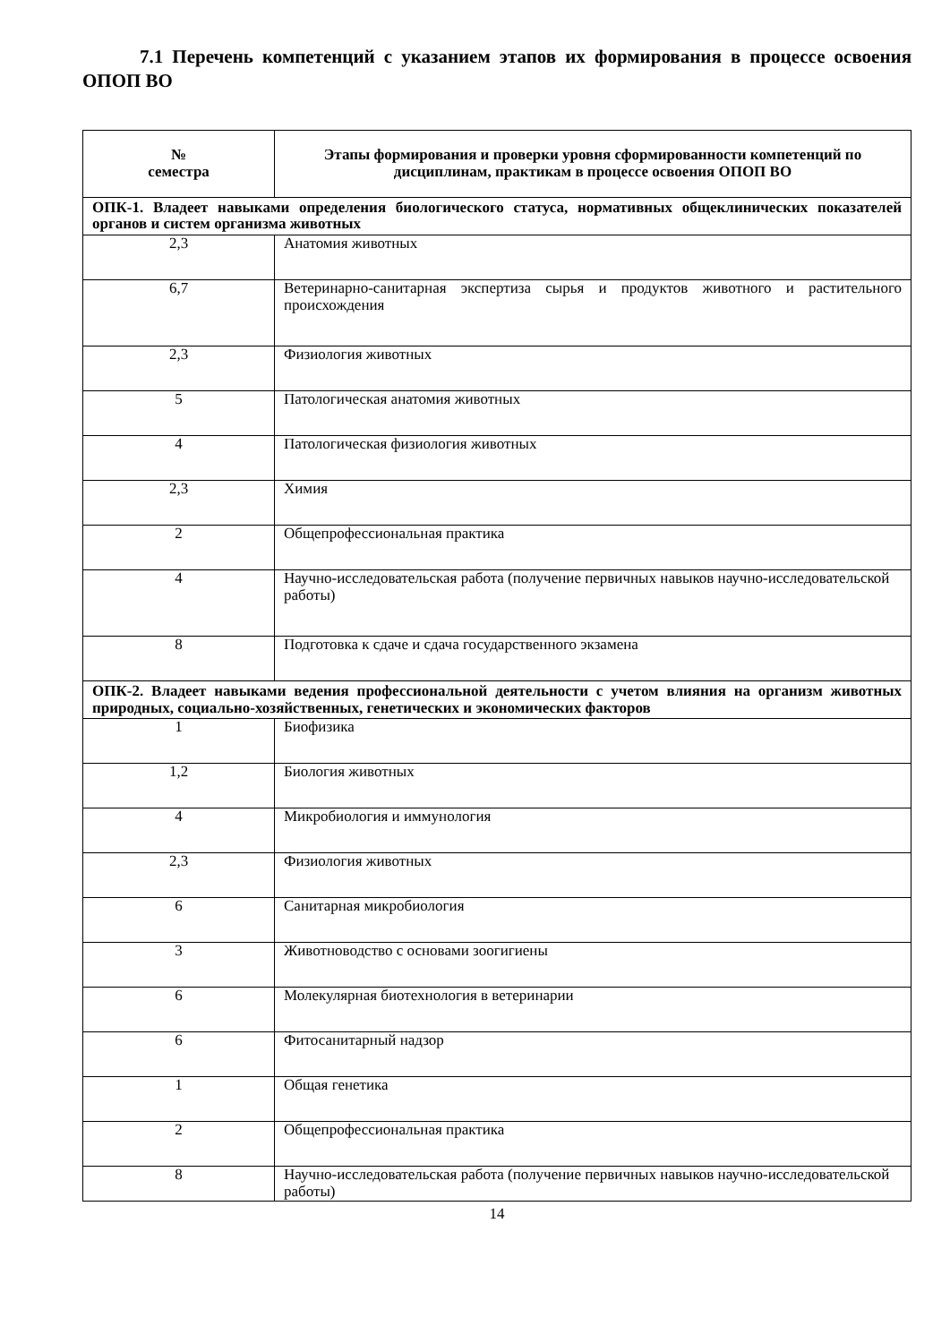7.1 Перечень компетенций с указанием этапов их формирования в процессе освоения ОПОП ВО
| № семестра | Этапы формирования и проверки уровня сформированности компетенций по дисциплинам, практикам в процессе освоения ОПОП ВО |
| --- | --- |
| ОПК-1. Владеет навыками определения биологического статуса, нормативных общеклинических показателей органов и систем организма животных | |
| 2,3 | Анатомия животных |
| 6,7 | Ветеринарно-санитарная экспертиза сырья и продуктов животного и растительного происхождения |
| 2,3 | Физиология животных |
| 5 | Патологическая анатомия животных |
| 4 | Патологическая физиология животных |
| 2,3 | Химия |
| 2 | Общепрофессиональная практика |
| 4 | Научно-исследовательская работа (получение первичных навыков научно-исследовательской работы) |
| 8 | Подготовка к сдаче и сдача государственного экзамена |
| ОПК-2. Владеет навыками ведения профессиональной деятельности с учетом влияния на организм животных природных, социально-хозяйственных, генетических и экономических факторов | |
| 1 | Биофизика |
| 1,2 | Биология животных |
| 4 | Микробиология и иммунология |
| 2,3 | Физиология животных |
| 6 | Санитарная микробиология |
| 3 | Животноводство с основами зоогигиены |
| 6 | Молекулярная биотехнология в ветеринарии |
| 6 | Фитосанитарный надзор |
| 1 | Общая генетика |
| 2 | Общепрофессиональная практика |
| 8 | Научно-исследовательская работа (получение первичных навыков научно-исследовательской работы) |
14